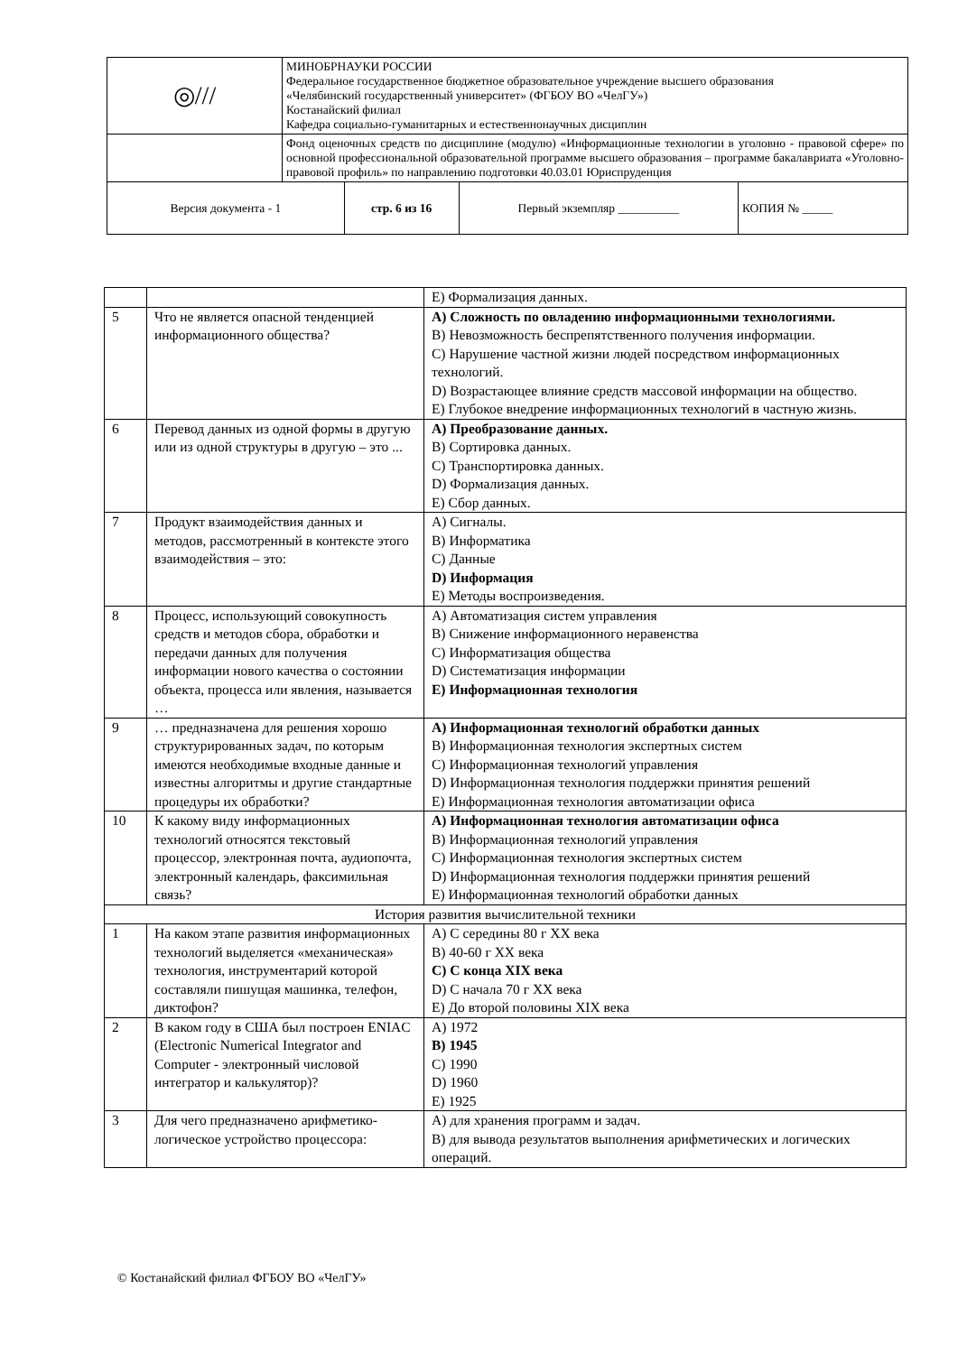| ◎/// | МИНОБРНАУКИ РОССИИ Федеральное государственное бюджетное образовательное учреждение высшего образования «Челябинский государственный университет» (ФГБОУ ВО «ЧелГУ») Костанайский филиал Кафедра социально-гуманитарных и естественнонаучных дисциплин | | | |
| | Фонд оценочных средств по дисциплине (модулю) «Информационные технологии в уголовно - правовой сфере» по основной профессиональной образовательной программе высшего образования – программе бакалавриата «Уголовно-правовой профиль» по направлению подготовки 40.03.01 Юриспруденция | | | |
| Версия документа - 1 | | стр. 6 из 16 | Первый экземпляр __________ | КОПИЯ № _____ |
| | | E) Формализация данных. |
| 5 | Что не является опасной тенденцией информационного общества? | A) Сложность по овладению информационными технологиями. B) Невозможность беспрепятственного получения информации. C) Нарушение частной жизни людей посредством информационных технологий. D) Возрастающее влияние средств массовой информации на общество. E) Глубокое внедрение информационных технологий в частную жизнь. |
| 6 | Перевод данных из одной формы в другую или из одной структуры в другую – это ... | A) Преобразование данных. B) Сортировка данных. C) Транспортировка данных. D) Формализация данных. E) Сбор данных. |
| 7 | Продукт взаимодействия данных и методов, рассмотренный в контексте этого взаимодействия – это: | A) Сигналы. B) Информатика C) Данные D) Информация E) Методы воспроизведения. |
| 8 | Процесс, использующий совокупность средств и методов сбора, обработки и передачи данных для получения информации нового качества о состоянии объекта, процесса или явления, называется … | A) Автоматизация систем управления B) Снижение информационного неравенства C) Информатизация общества D) Систематизация информации E) Информационная технология |
| 9 | … предназначена для решения хорошо структурированных задач, по которым имеются необходимые входные данные и известны алгоритмы и другие стандартные процедуры их обработки? | A) Информационная технологий обработки данных B) Информационная технология экспертных систем C) Информационная технологий управления D) Информационная технология поддержки принятия решений E) Информационная технология автоматизации офиса |
| 10 | К какому виду информационных технологий относятся текстовый процессор, электронная почта, аудиопочта, электронный календарь, факсимильная связь? | A) Информационная технология автоматизации офиса B) Информационная технологий управления C) Информационная технология экспертных систем D) Информационная технология поддержки принятия решений E) Информационная технологий обработки данных |
| История развития вычислительной техники | | |
| 1 | На каком этапе развития информационных технологий выделяется «механическая» технология, инструментарий которой составляли пишущая машинка, телефон, диктофон? | A) С середины 80 г XX века B) 40-60 г XX века C) С конца XIX века D) С начала 70 г XX века E) До второй половины XIX века |
| 2 | В каком году в США был построен ENIAC (Electronic Numerical Integrator and Computer - электронный числовой интегратор и калькулятор)? | A) 1972 B) 1945 C) 1990 D) 1960 E) 1925 |
| 3 | Для чего предназначено арифметико-логическое устройство процессора: | A) для хранения программ и задач. B) для вывода результатов выполнения арифметических и логических операций. |
© Костанайский филиал ФГБОУ ВО «ЧелГУ»